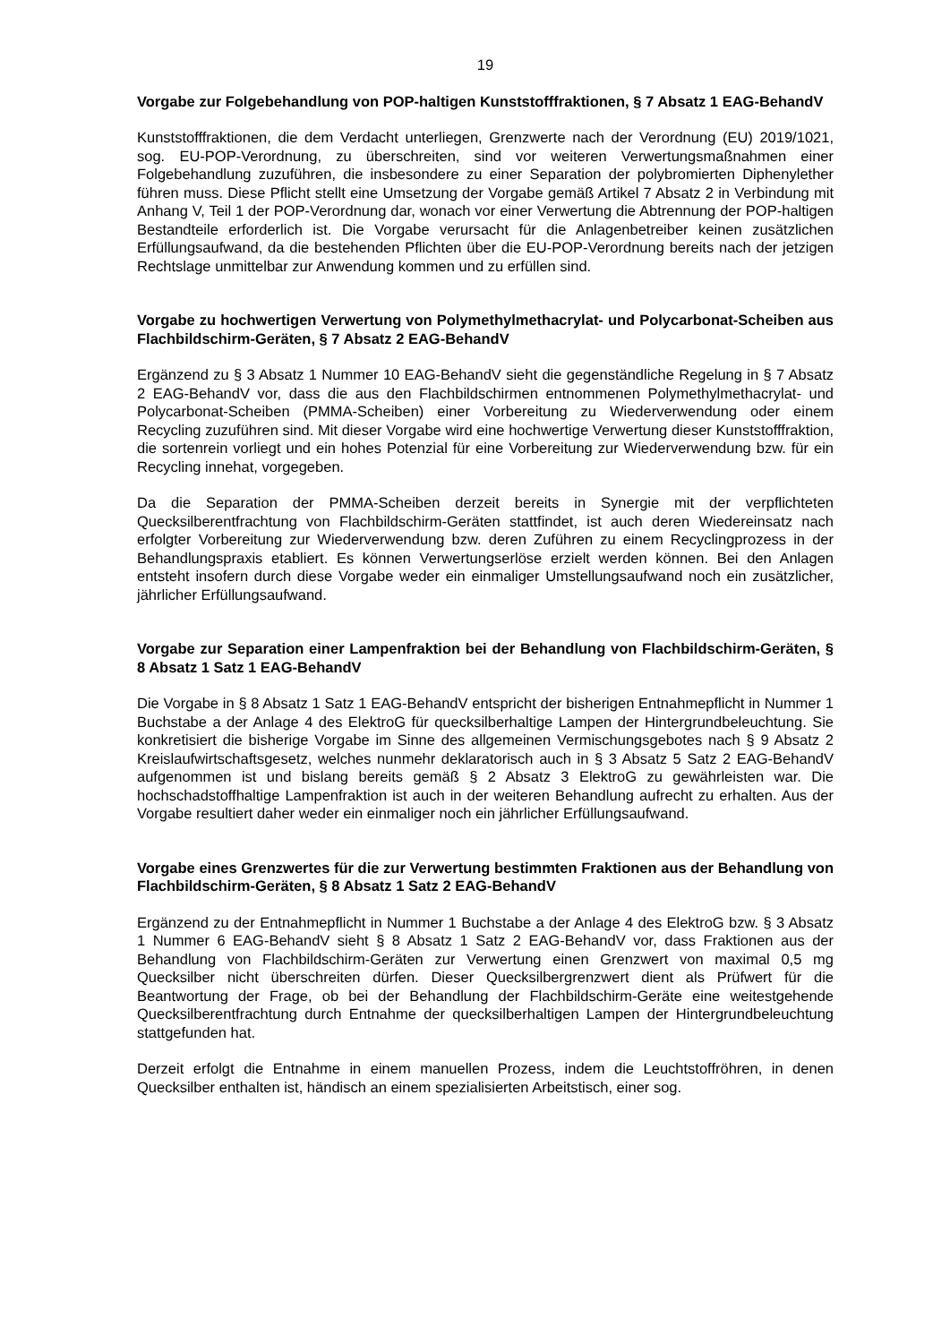19
Vorgabe zur Folgebehandlung von POP-haltigen Kunststofffraktionen, § 7 Absatz 1 EAG-BehandV
Kunststofffraktionen, die dem Verdacht unterliegen, Grenzwerte nach der Verordnung (EU) 2019/1021, sog. EU-POP-Verordnung, zu überschreiten, sind vor weiteren Verwertungs­maßnahmen einer Folgebehandlung zuzuführen, die insbesondere zu einer Separation der polybromierten Diphenylether führen muss. Diese Pflicht stellt eine Umsetzung der Vorgabe gemäß Artikel 7 Absatz 2 in Verbindung mit Anhang V, Teil 1 der POP-Verordnung dar, wonach vor einer Verwertung die Abtrennung der POP-haltigen Bestandteile erforderlich ist. Die Vorgabe verursacht für die Anlagenbetreiber keinen zusätzlichen Erfüllungsauf­wand, da die bestehenden Pflichten über die EU-POP-Verordnung bereits nach der jetzigen Rechtslage unmittelbar zur Anwendung kommen und zu erfüllen sind.
Vorgabe zu hochwertigen Verwertung von Polymethylmethacrylat- und Polycarbo­nat-Scheiben aus Flachbildschirm-Geräten, § 7 Absatz 2 EAG-BehandV
Ergänzend zu § 3 Absatz 1 Nummer 10 EAG-BehandV sieht die gegenständliche Regelung in § 7 Absatz 2 EAG-BehandV vor, dass die aus den Flachbildschirmen entnommenen Po­lymethylmethacrylat- und Polycarbonat-Scheiben (PMMA-Scheiben) einer Vorbereitung zu Wiederverwendung oder einem Recycling zuzuführen sind. Mit dieser Vorgabe wird eine hochwertige Verwertung dieser Kunststofffraktion, die sortenrein vorliegt und ein hohes Po­tenzial für eine Vorbereitung zur Wiederverwendung bzw. für ein Recycling innehat, vorge­geben.
Da die Separation der PMMA-Scheiben derzeit bereits in Synergie mit der verpflichteten Quecksilberentfrachtung von Flachbildschirm-Geräten stattfindet, ist auch deren Wieder­einsatz nach erfolgter Vorbereitung zur Wiederverwendung bzw. deren Zuführen zu einem Recyclingprozess in der Behandlungspraxis etabliert. Es können Verwertungserlöse erzielt werden können. Bei den Anlagen entsteht insofern durch diese Vorgabe weder ein einma­liger Umstellungsaufwand noch ein zusätzlicher, jährlicher Erfüllungsaufwand.
Vorgabe zur Separation einer Lampenfraktion bei der Behandlung von Flachbild­schirm-Geräten, § 8 Absatz 1 Satz 1 EAG-BehandV
Die Vorgabe in § 8 Absatz 1 Satz 1 EAG-BehandV entspricht der bisherigen Entnahme­pflicht in Nummer 1 Buchstabe a der Anlage 4 des ElektroG für quecksilberhaltige Lampen der Hintergrundbeleuchtung. Sie konkretisiert die bisherige Vorgabe im Sinne des allgemei­nen Vermischungsgebotes nach § 9 Absatz 2 Kreislaufwirtschaftsgesetz, welches nunmehr deklaratorisch auch in § 3 Absatz 5 Satz 2 EAG-BehandV aufgenommen ist und bislang bereits gemäß § 2 Absatz 3 ElektroG zu gewährleisten war. Die hochschadstoffhaltige Lam­penfraktion ist auch in der weiteren Behandlung aufrecht zu erhalten. Aus der Vorgabe re­sultiert daher weder ein einmaliger noch ein jährlicher Erfüllungsaufwand.
Vorgabe eines Grenzwertes für die zur Verwertung bestimmten Fraktionen aus der Behandlung von Flachbildschirm-Geräten, § 8 Absatz 1 Satz 2 EAG-BehandV
Ergänzend zu der Entnahmepflicht in Nummer 1 Buchstabe a der Anlage 4 des ElektroG bzw. § 3 Absatz 1 Nummer 6 EAG-BehandV sieht § 8 Absatz 1 Satz 2 EAG-BehandV vor, dass Fraktionen aus der Behandlung von Flachbildschirm-Geräten zur Verwertung einen Grenzwert von maximal 0,5 mg Quecksilber nicht überschreiten dürfen. Dieser Quecksil­bergrenzwert dient als Prüfwert für die Beantwortung der Frage, ob bei der Behandlung der Flachbildschirm-Geräte eine weitestgehende Quecksilberentfrachtung durch Entnahme der quecksilberhaltigen Lampen der Hintergrundbeleuchtung stattgefunden hat.
Derzeit erfolgt die Entnahme in einem manuellen Prozess, indem die Leuchtstoffröhren, in denen Quecksilber enthalten ist, händisch an einem spezialisierten Arbeitstisch, einer sog.